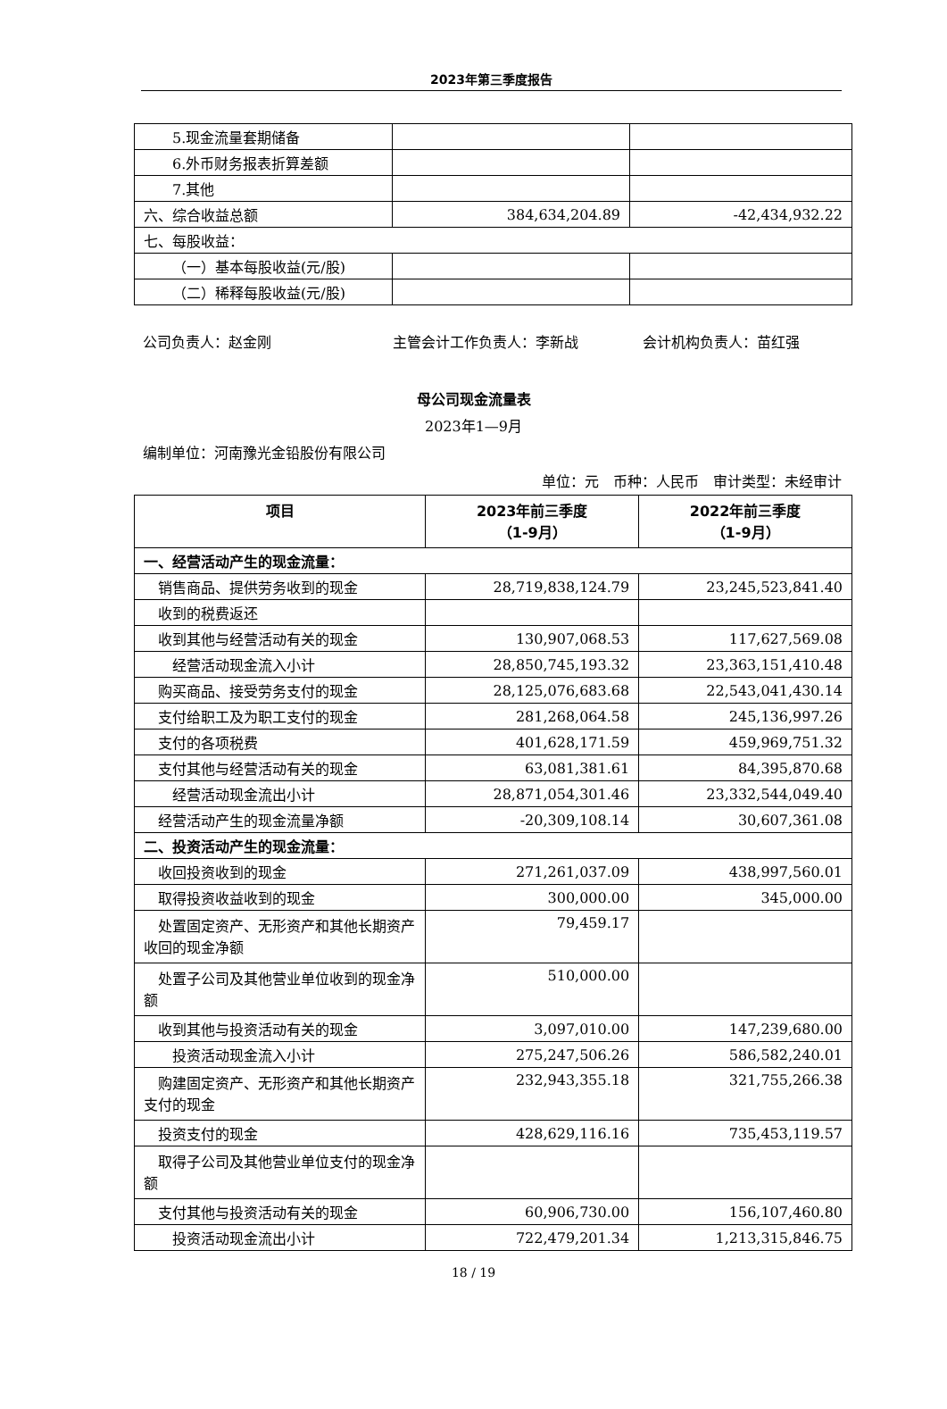2023年第三季度报告
| 5.现金流量套期储备 | | |
| 6.外币财务报表折算差额 | | |
| 7.其他 | | |
| 六、综合收益总额 | 384,634,204.89 | -42,434,932.22 |
| 七、每股收益： | | |
| （一）基本每股收益(元/股) | | |
| （二）稀释每股收益(元/股) | | |
公司负责人：赵金刚 主管会计工作负责人：李新战 会计机构负责人：苗红强
母公司现金流量表
2023年1—9月
编制单位：河南豫光金铅股份有限公司
单位：元 币种：人民币 审计类型：未经审计
| 项目 | 2023年前三季度 （1-9月） | 2022年前三季度 （1-9月） |
| --- | --- | --- |
| 一、经营活动产生的现金流量： | | |
| 销售商品、提供劳务收到的现金 | 28,719,838,124.79 | 23,245,523,841.40 |
| 收到的税费返还 | | |
| 收到其他与经营活动有关的现金 | 130,907,068.53 | 117,627,569.08 |
| 经营活动现金流入小计 | 28,850,745,193.32 | 23,363,151,410.48 |
| 购买商品、接受劳务支付的现金 | 28,125,076,683.68 | 22,543,041,430.14 |
| 支付给职工及为职工支付的现金 | 281,268,064.58 | 245,136,997.26 |
| 支付的各项税费 | 401,628,171.59 | 459,969,751.32 |
| 支付其他与经营活动有关的现金 | 63,081,381.61 | 84,395,870.68 |
| 经营活动现金流出小计 | 28,871,054,301.46 | 23,332,544,049.40 |
| 经营活动产生的现金流量净额 | -20,309,108.14 | 30,607,361.08 |
| 二、投资活动产生的现金流量： | | |
| 收回投资收到的现金 | 271,261,037.09 | 438,997,560.01 |
| 取得投资收益收到的现金 | 300,000.00 | 345,000.00 |
| 处置固定资产、无形资产和其他长期资产收回的现金净额 | 79,459.17 | |
| 处置子公司及其他营业单位收到的现金净额 | 510,000.00 | |
| 收到其他与投资活动有关的现金 | 3,097,010.00 | 147,239,680.00 |
| 投资活动现金流入小计 | 275,247,506.26 | 586,582,240.01 |
| 购建固定资产、无形资产和其他长期资产支付的现金 | 232,943,355.18 | 321,755,266.38 |
| 投资支付的现金 | 428,629,116.16 | 735,453,119.57 |
| 取得子公司及其他营业单位支付的现金净额 | | |
| 支付其他与投资活动有关的现金 | 60,906,730.00 | 156,107,460.80 |
| 投资活动现金流出小计 | 722,479,201.34 | 1,213,315,846.75 |
18 / 19